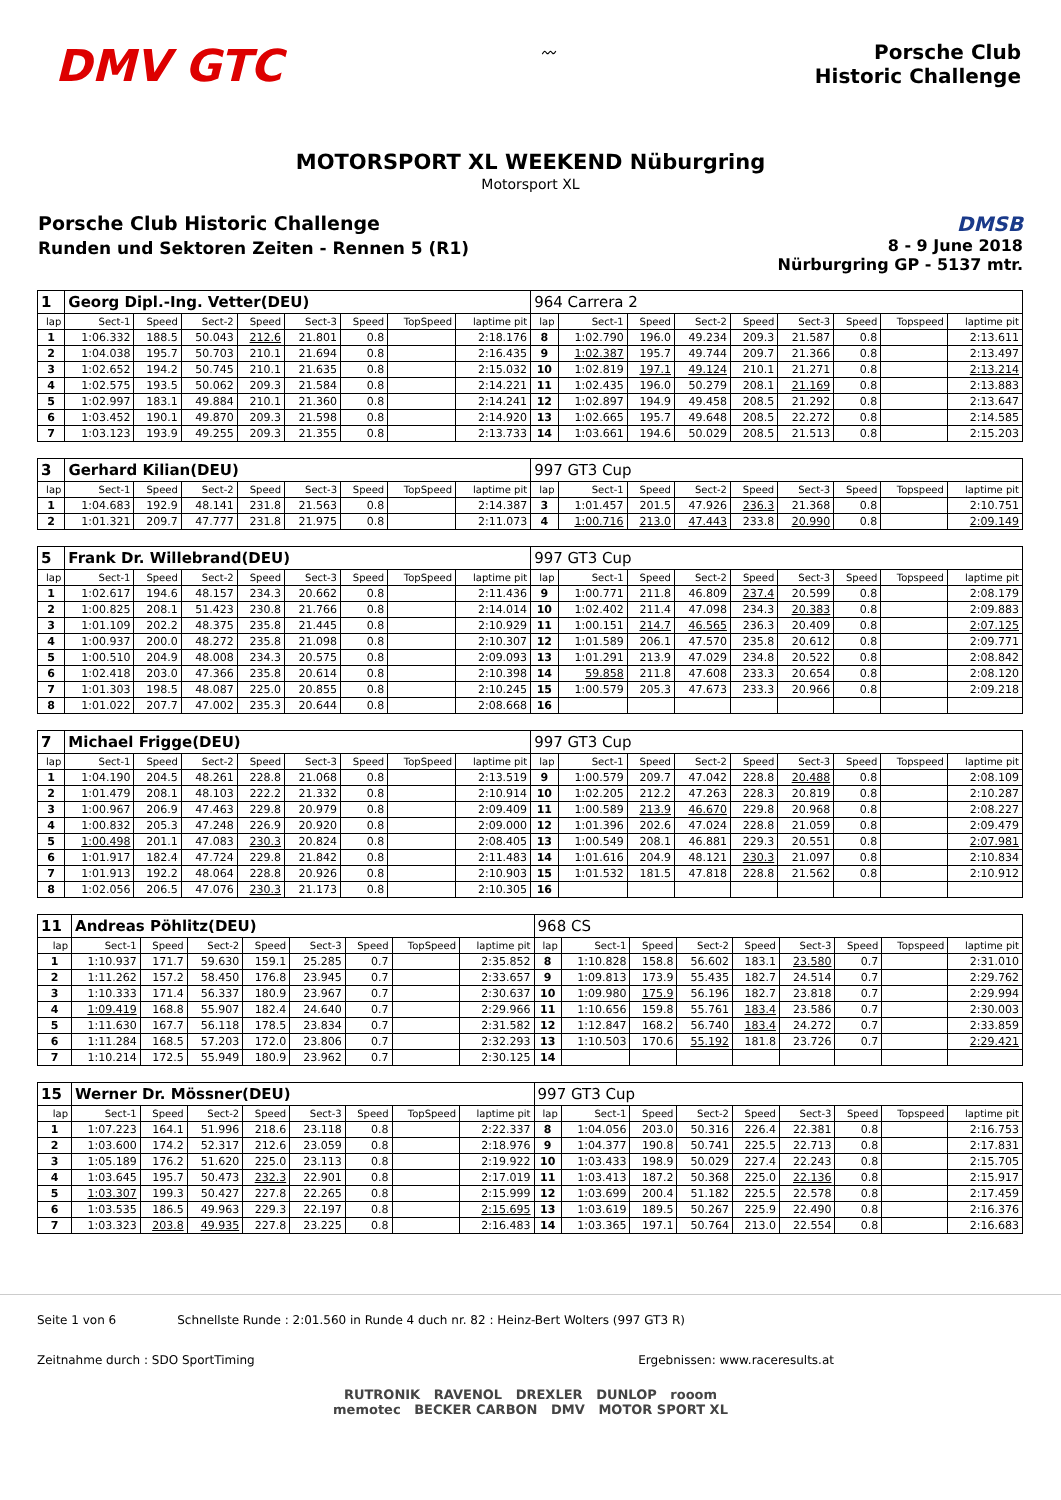DMV GTC
〰
Porsche Club
Historic Challenge
MOTORSPORT XL WEEKEND Nüburgring
Motorsport XL
Porsche Club Historic Challenge
Runden und Sektoren Zeiten - Rennen 5 (R1)
DMSB
8 - 9 June 2018
Nürburgring GP - 5137 mtr.
| 1 | Georg Dipl.-Ing. Vetter(DEU) | | | | | | | | 964 Carrera 2 | | | | | | | | |
| lap | Sect-1 | Speed | Sect-2 | Speed | Sect-3 | Speed | TopSpeed | laptime pit | lap | Sect-1 | Speed | Sect-2 | Speed | Sect-3 | Speed | Topspeed | laptime pit |
| 1 | 1:06.332 | 188.5 | 50.043 | 212.6 | 21.801 | 0.8 | | 2:18.176 | 8 | 1:02.790 | 196.0 | 49.234 | 209.3 | 21.587 | 0.8 | | 2:13.611 |
| 2 | 1:04.038 | 195.7 | 50.703 | 210.1 | 21.694 | 0.8 | | 2:16.435 | 9 | 1:02.387 | 195.7 | 49.744 | 209.7 | 21.366 | 0.8 | | 2:13.497 |
| 3 | 1:02.652 | 194.2 | 50.745 | 210.1 | 21.635 | 0.8 | | 2:15.032 | 10 | 1:02.819 | 197.1 | 49.124 | 210.1 | 21.271 | 0.8 | | 2:13.214 |
| 4 | 1:02.575 | 193.5 | 50.062 | 209.3 | 21.584 | 0.8 | | 2:14.221 | 11 | 1:02.435 | 196.0 | 50.279 | 208.1 | 21.169 | 0.8 | | 2:13.883 |
| 5 | 1:02.997 | 183.1 | 49.884 | 210.1 | 21.360 | 0.8 | | 2:14.241 | 12 | 1:02.897 | 194.9 | 49.458 | 208.5 | 21.292 | 0.8 | | 2:13.647 |
| 6 | 1:03.452 | 190.1 | 49.870 | 209.3 | 21.598 | 0.8 | | 2:14.920 | 13 | 1:02.665 | 195.7 | 49.648 | 208.5 | 22.272 | 0.8 | | 2:14.585 |
| 7 | 1:03.123 | 193.9 | 49.255 | 209.3 | 21.355 | 0.8 | | 2:13.733 | 14 | 1:03.661 | 194.6 | 50.029 | 208.5 | 21.513 | 0.8 | | 2:15.203 |
| 3 | Gerhard Kilian(DEU) | | | | | | | | 997 GT3 Cup | | | | | | | | |
| lap | Sect-1 | Speed | Sect-2 | Speed | Sect-3 | Speed | TopSpeed | laptime pit | lap | Sect-1 | Speed | Sect-2 | Speed | Sect-3 | Speed | Topspeed | laptime pit |
| 1 | 1:04.683 | 192.9 | 48.141 | 231.8 | 21.563 | 0.8 | | 2:14.387 | 3 | 1:01.457 | 201.5 | 47.926 | 236.3 | 21.368 | 0.8 | | 2:10.751 |
| 2 | 1:01.321 | 209.7 | 47.777 | 231.8 | 21.975 | 0.8 | | 2:11.073 | 4 | 1:00.716 | 213.0 | 47.443 | 233.8 | 20.990 | 0.8 | | 2:09.149 |
| 5 | Frank Dr. Willebrand(DEU) | | | | | | | | 997 GT3 Cup | | | | | | | | |
| lap | Sect-1 | Speed | Sect-2 | Speed | Sect-3 | Speed | TopSpeed | laptime pit | lap | Sect-1 | Speed | Sect-2 | Speed | Sect-3 | Speed | Topspeed | laptime pit |
| 1 | 1:02.617 | 194.6 | 48.157 | 234.3 | 20.662 | 0.8 | | 2:11.436 | 9 | 1:00.771 | 211.8 | 46.809 | 237.4 | 20.599 | 0.8 | | 2:08.179 |
| 2 | 1:00.825 | 208.1 | 51.423 | 230.8 | 21.766 | 0.8 | | 2:14.014 | 10 | 1:02.402 | 211.4 | 47.098 | 234.3 | 20.383 | 0.8 | | 2:09.883 |
| 3 | 1:01.109 | 202.2 | 48.375 | 235.8 | 21.445 | 0.8 | | 2:10.929 | 11 | 1:00.151 | 214.7 | 46.565 | 236.3 | 20.409 | 0.8 | | 2:07.125 |
| 4 | 1:00.937 | 200.0 | 48.272 | 235.8 | 21.098 | 0.8 | | 2:10.307 | 12 | 1:01.589 | 206.1 | 47.570 | 235.8 | 20.612 | 0.8 | | 2:09.771 |
| 5 | 1:00.510 | 204.9 | 48.008 | 234.3 | 20.575 | 0.8 | | 2:09.093 | 13 | 1:01.291 | 213.9 | 47.029 | 234.8 | 20.522 | 0.8 | | 2:08.842 |
| 6 | 1:02.418 | 203.0 | 47.366 | 235.8 | 20.614 | 0.8 | | 2:10.398 | 14 | 59.858 | 211.8 | 47.608 | 233.3 | 20.654 | 0.8 | | 2:08.120 |
| 7 | 1:01.303 | 198.5 | 48.087 | 225.0 | 20.855 | 0.8 | | 2:10.245 | 15 | 1:00.579 | 205.3 | 47.673 | 233.3 | 20.966 | 0.8 | | 2:09.218 |
| 8 | 1:01.022 | 207.7 | 47.002 | 235.3 | 20.644 | 0.8 | | 2:08.668 | 16 | | | | | | | | |
| 7 | Michael Frigge(DEU) | | | | | | | | 997 GT3 Cup | | | | | | | | |
| lap | Sect-1 | Speed | Sect-2 | Speed | Sect-3 | Speed | TopSpeed | laptime pit | lap | Sect-1 | Speed | Sect-2 | Speed | Sect-3 | Speed | Topspeed | laptime pit |
| 1 | 1:04.190 | 204.5 | 48.261 | 228.8 | 21.068 | 0.8 | | 2:13.519 | 9 | 1:00.579 | 209.7 | 47.042 | 228.8 | 20.488 | 0.8 | | 2:08.109 |
| 2 | 1:01.479 | 208.1 | 48.103 | 222.2 | 21.332 | 0.8 | | 2:10.914 | 10 | 1:02.205 | 212.2 | 47.263 | 228.3 | 20.819 | 0.8 | | 2:10.287 |
| 3 | 1:00.967 | 206.9 | 47.463 | 229.8 | 20.979 | 0.8 | | 2:09.409 | 11 | 1:00.589 | 213.9 | 46.670 | 229.8 | 20.968 | 0.8 | | 2:08.227 |
| 4 | 1:00.832 | 205.3 | 47.248 | 226.9 | 20.920 | 0.8 | | 2:09.000 | 12 | 1:01.396 | 202.6 | 47.024 | 228.8 | 21.059 | 0.8 | | 2:09.479 |
| 5 | 1:00.498 | 201.1 | 47.083 | 230.3 | 20.824 | 0.8 | | 2:08.405 | 13 | 1:00.549 | 208.1 | 46.881 | 229.3 | 20.551 | 0.8 | | 2:07.981 |
| 6 | 1:01.917 | 182.4 | 47.724 | 229.8 | 21.842 | 0.8 | | 2:11.483 | 14 | 1:01.616 | 204.9 | 48.121 | 230.3 | 21.097 | 0.8 | | 2:10.834 |
| 7 | 1:01.913 | 192.2 | 48.064 | 228.8 | 20.926 | 0.8 | | 2:10.903 | 15 | 1:01.532 | 181.5 | 47.818 | 228.8 | 21.562 | 0.8 | | 2:10.912 |
| 8 | 1:02.056 | 206.5 | 47.076 | 230.3 | 21.173 | 0.8 | | 2:10.305 | 16 | | | | | | | | |
| 11 | Andreas Pöhlitz(DEU) | | | | | | | | 968 CS | | | | | | | | |
| lap | Sect-1 | Speed | Sect-2 | Speed | Sect-3 | Speed | TopSpeed | laptime pit | lap | Sect-1 | Speed | Sect-2 | Speed | Sect-3 | Speed | Topspeed | laptime pit |
| 1 | 1:10.937 | 171.7 | 59.630 | 159.1 | 25.285 | 0.7 | | 2:35.852 | 8 | 1:10.828 | 158.8 | 56.602 | 183.1 | 23.580 | 0.7 | | 2:31.010 |
| 2 | 1:11.262 | 157.2 | 58.450 | 176.8 | 23.945 | 0.7 | | 2:33.657 | 9 | 1:09.813 | 173.9 | 55.435 | 182.7 | 24.514 | 0.7 | | 2:29.762 |
| 3 | 1:10.333 | 171.4 | 56.337 | 180.9 | 23.967 | 0.7 | | 2:30.637 | 10 | 1:09.980 | 175.9 | 56.196 | 182.7 | 23.818 | 0.7 | | 2:29.994 |
| 4 | 1:09.419 | 168.8 | 55.907 | 182.4 | 24.640 | 0.7 | | 2:29.966 | 11 | 1:10.656 | 159.8 | 55.761 | 183.4 | 23.586 | 0.7 | | 2:30.003 |
| 5 | 1:11.630 | 167.7 | 56.118 | 178.5 | 23.834 | 0.7 | | 2:31.582 | 12 | 1:12.847 | 168.2 | 56.740 | 183.4 | 24.272 | 0.7 | | 2:33.859 |
| 6 | 1:11.284 | 168.5 | 57.203 | 172.0 | 23.806 | 0.7 | | 2:32.293 | 13 | 1:10.503 | 170.6 | 55.192 | 181.8 | 23.726 | 0.7 | | 2:29.421 |
| 7 | 1:10.214 | 172.5 | 55.949 | 180.9 | 23.962 | 0.7 | | 2:30.125 | 14 | | | | | | | | |
| 15 | Werner Dr. Mössner(DEU) | | | | | | | | 997 GT3 Cup | | | | | | | | |
| lap | Sect-1 | Speed | Sect-2 | Speed | Sect-3 | Speed | TopSpeed | laptime pit | lap | Sect-1 | Speed | Sect-2 | Speed | Sect-3 | Speed | Topspeed | laptime pit |
| 1 | 1:07.223 | 164.1 | 51.996 | 218.6 | 23.118 | 0.8 | | 2:22.337 | 8 | 1:04.056 | 203.0 | 50.316 | 226.4 | 22.381 | 0.8 | | 2:16.753 |
| 2 | 1:03.600 | 174.2 | 52.317 | 212.6 | 23.059 | 0.8 | | 2:18.976 | 9 | 1:04.377 | 190.8 | 50.741 | 225.5 | 22.713 | 0.8 | | 2:17.831 |
| 3 | 1:05.189 | 176.2 | 51.620 | 225.0 | 23.113 | 0.8 | | 2:19.922 | 10 | 1:03.433 | 198.9 | 50.029 | 227.4 | 22.243 | 0.8 | | 2:15.705 |
| 4 | 1:03.645 | 195.7 | 50.473 | 232.3 | 22.901 | 0.8 | | 2:17.019 | 11 | 1:03.413 | 187.2 | 50.368 | 225.0 | 22.136 | 0.8 | | 2:15.917 |
| 5 | 1:03.307 | 199.3 | 50.427 | 227.8 | 22.265 | 0.8 | | 2:15.999 | 12 | 1:03.699 | 200.4 | 51.182 | 225.5 | 22.578 | 0.8 | | 2:17.459 |
| 6 | 1:03.535 | 186.5 | 49.963 | 229.3 | 22.197 | 0.8 | | 2:15.695 | 13 | 1:03.619 | 189.5 | 50.267 | 225.9 | 22.490 | 0.8 | | 2:16.376 |
| 7 | 1:03.323 | 203.8 | 49.935 | 227.8 | 23.225 | 0.8 | | 2:16.483 | 14 | 1:03.365 | 197.1 | 50.764 | 213.0 | 22.554 | 0.8 | | 2:16.683 |
Seite 1 von 6 Schnellste Runde : 2:01.560 in Runde 4 duch nr. 82 : Heinz-Bert Wolters (997 GT3 R)
Zeitnahme durch : SDO SportTiming Ergebnissen: www.raceresults.at
RUTRONIK RAVENOL DREXLER DUNLOP rooom
memotec BECKER CARBON DMV MOTOR SPORT XL